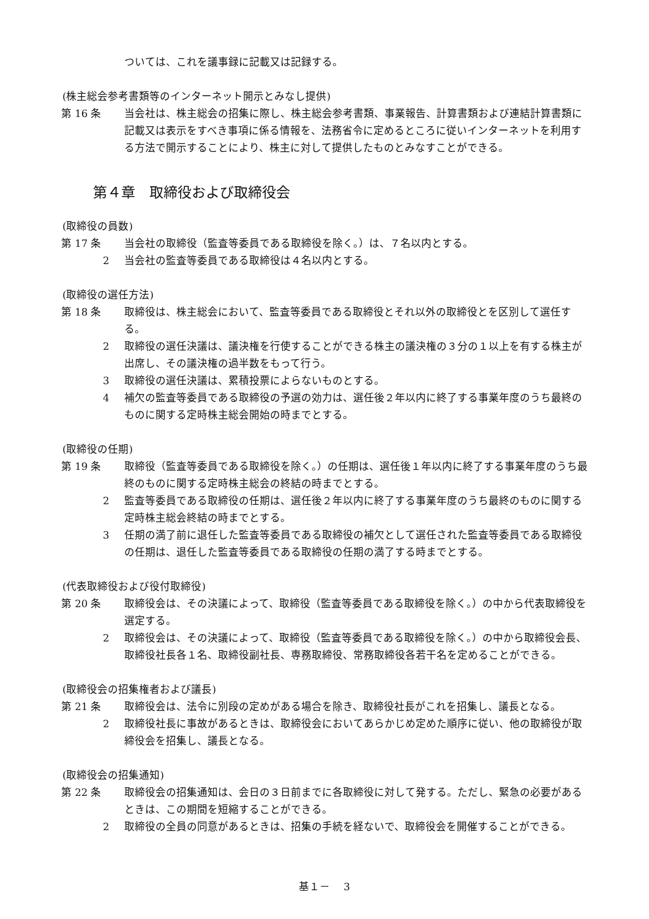ついては、これを議事録に記載又は記録する。
(株主総会参考書類等のインターネット開示とみなし提供)
第 16 条 当会社は、株主総会の招集に際し、株主総会参考書類、事業報告、計算書類および連結計算書類に記載又は表示をすべき事項に係る情報を、法務省令に定めるところに従いインターネットを利用する方法で開示することにより、株主に対して提供したものとみなすことができる。
第４章　取締役および取締役会
(取締役の員数)
第 17 条 当会社の取締役（監査等委員である取締役を除く。）は、７名以内とする。
2 当会社の監査等委員である取締役は４名以内とする。
(取締役の選任方法)
第 18 条 取締役は、株主総会において、監査等委員である取締役とそれ以外の取締役とを区別して選任する。
2 取締役の選任決議は、議決権を行使することができる株主の議決権の３分の１以上を有する株主が出席し、その議決権の過半数をもって行う。
3 取締役の選任決議は、累積投票によらないものとする。
4 補欠の監査等委員である取締役の予選の効力は、選任後２年以内に終了する事業年度のうち最終のものに関する定時株主総会開始の時までとする。
(取締役の任期)
第 19 条 取締役（監査等委員である取締役を除く。）の任期は、選任後１年以内に終了する事業年度のうち最終のものに関する定時株主総会の終結の時までとする。
2 監査等委員である取締役の任期は、選任後２年以内に終了する事業年度のうち最終のものに関する定時株主総会終結の時までとする。
3 任期の満了前に退任した監査等委員である取締役の補欠として選任された監査等委員である取締役の任期は、退任した監査等委員である取締役の任期の満了する時までとする。
(代表取締役および役付取締役)
第 20 条 取締役会は、その決議によって、取締役（監査等委員である取締役を除く。）の中から代表取締役を選定する。
2 取締役会は、その決議によって、取締役（監査等委員である取締役を除く。）の中から取締役会長、取締役社長各１名、取締役副社長、専務取締役、常務取締役各若干名を定めることができる。
(取締役会の招集権者および議長)
第 21 条 取締役会は、法令に別段の定めがある場合を除き、取締役社長がこれを招集し、議長となる。
2 取締役社長に事故があるときは、取締役会においてあらかじめ定めた順序に従い、他の取締役が取締役会を招集し、議長となる。
(取締役会の招集通知)
第 22 条 取締役会の招集通知は、会日の３日前までに各取締役に対して発する。ただし、緊急の必要があるときは、この期間を短縮することができる。
2 取締役の全員の同意があるときは、招集の手続を経ないで、取締役会を開催することができる。
基１－　 3